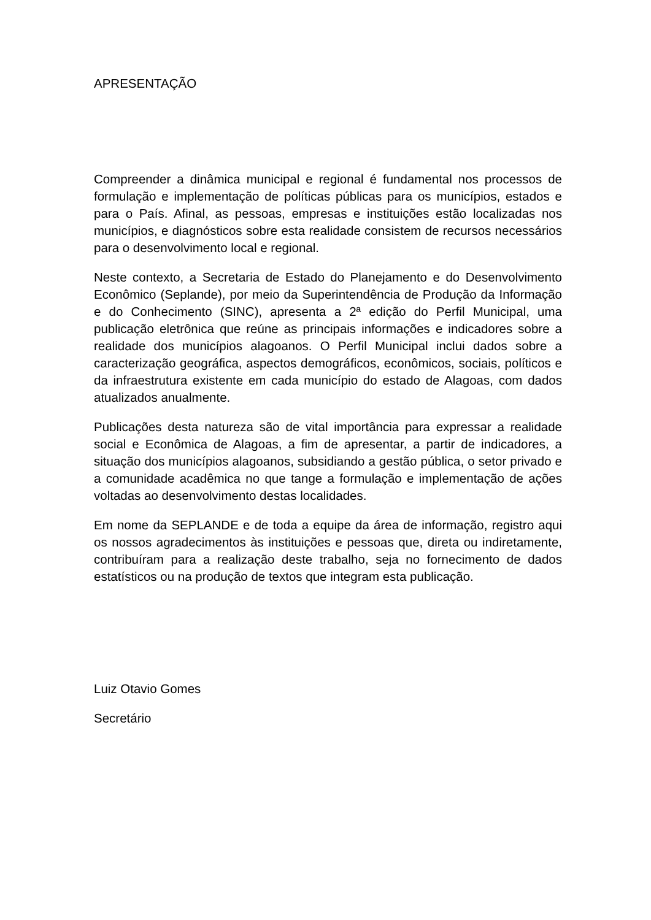APRESENTAÇÃO
Compreender a dinâmica municipal e regional é fundamental nos processos de formulação e implementação de políticas públicas para os municípios, estados e para o País. Afinal, as pessoas, empresas e instituições estão localizadas nos municípios, e diagnósticos sobre esta realidade consistem de recursos necessários para o desenvolvimento local e regional.
Neste contexto, a Secretaria de Estado do Planejamento e do Desenvolvimento Econômico (Seplande), por meio da Superintendência de Produção da Informação e do Conhecimento (SINC), apresenta a 2ª edição do Perfil Municipal, uma publicação eletrônica que reúne as principais informações e indicadores sobre a realidade dos municípios alagoanos. O Perfil Municipal inclui dados sobre a caracterização geográfica, aspectos demográficos, econômicos, sociais, políticos e da infraestrutura existente em cada município do estado de Alagoas, com dados atualizados anualmente.
Publicações desta natureza são de vital importância para expressar a realidade social e Econômica de Alagoas, a fim de apresentar, a partir de indicadores, a situação dos municípios alagoanos, subsidiando a gestão pública, o setor privado e a comunidade acadêmica no que tange a formulação e implementação de ações voltadas ao desenvolvimento destas localidades.
Em nome da SEPLANDE e de toda a equipe da área de informação, registro aqui os nossos agradecimentos às instituições e pessoas que, direta ou indiretamente, contribuíram para a realização deste trabalho, seja no fornecimento de dados estatísticos ou na produção de textos que integram esta publicação.
Luiz Otavio Gomes
Secretário